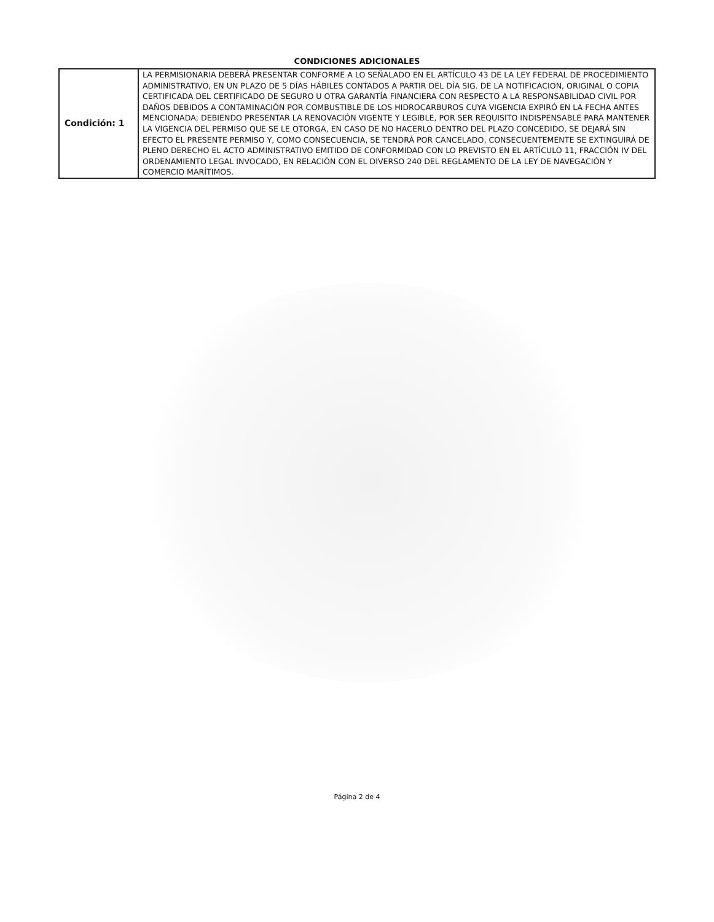CONDICIONES ADICIONALES
| Condición: 1 | LA PERMISIONARIA DEBERÁ PRESENTAR CONFORME A LO SEÑALADO EN EL ARTÍCULO 43 DE LA LEY FEDERAL DE PROCEDIMIENTO ADMINISTRATIVO, EN UN PLAZO DE 5 DÍAS HÁBILES CONTADOS A PARTIR DEL DÍA SIG. DE LA NOTIFICACION, ORIGINAL O COPIA CERTIFICADA DEL CERTIFICADO DE SEGURO U OTRA GARANTÍA FINANCIERA CON RESPECTO A LA RESPONSABILIDAD CIVIL POR DAÑOS DEBIDOS A CONTAMINACIÓN POR COMBUSTIBLE DE LOS HIDROCARBUROS CUYA VIGENCIA EXPIRÓ EN LA FECHA ANTES MENCIONADA; DEBIENDO PRESENTAR LA RENOVACIÓN VIGENTE Y LEGIBLE, POR SER REQUISITO INDISPENSABLE PARA MANTENER LA VIGENCIA DEL PERMISO QUE SE LE OTORGA, EN CASO DE NO HACERLO DENTRO DEL PLAZO CONCEDIDO, SE DEJARÁ SIN EFECTO EL PRESENTE PERMISO Y, COMO CONSECUENCIA, SE TENDRÁ POR CANCELADO, CONSECUENTEMENTE SE EXTINGUIRÁ DE PLENO DERECHO EL ACTO ADMINISTRATIVO EMITIDO DE CONFORMIDAD CON LO PREVISTO EN EL ARTÍCULO 11, FRACCIÓN IV DEL ORDENAMIENTO LEGAL INVOCADO, EN RELACIÓN CON EL DIVERSO 240 DEL REGLAMENTO DE LA LEY DE NAVEGACIÓN Y COMERCIO MARÍTIMOS. |
Página 2 de 4